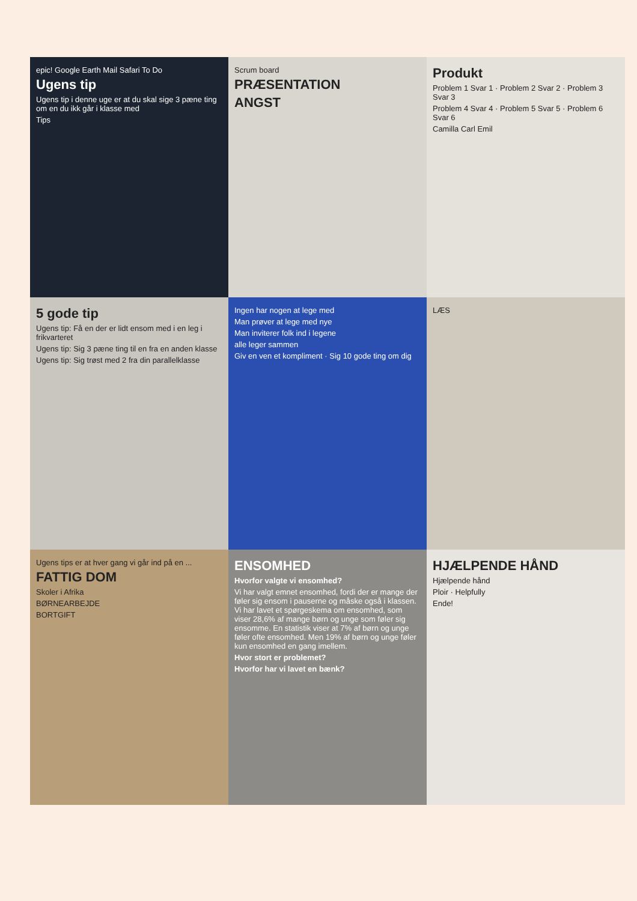epic! Google Earth Mail Safari To Do
Ugens tip
Ugens tip i denne uge er at du skal sige 3 pæne ting om en du ikk går i klasse med
Tips
Scrum board
PRÆSENTATION
ANGST
Produkt
Problem 1 Svar 1 · Problem 2 Svar 2 · Problem 3 Svar 3
Problem 4 Svar 4 · Problem 5 Svar 5 · Problem 6 Svar 6
Camilla Carl Emil
5 gode tip
Ugens tip: Få en der er lidt ensom med i en leg i frikvarteret
Ugens tip: Sig 3 pæne ting til en fra en anden klasse
Ugens tip: Sig trøst med 2 fra din parallelklasse
Ingen har nogen at lege med
Man prøver at lege med nye
Man inviterer folk ind i legene
alle leger sammen
Giv en ven et kompliment · Sig 10 gode ting om dig
LÆS
Ugens tips er at hver gang vi går ind på en ...
FATTIG DOM
Skoler i Afrika
BØRNEARBEJDE
BORTGIFT
ENSOMHED
Hvorfor valgte vi ensomhed?
Vi har valgt emnet ensomhed, fordi der er mange der føler sig ensom i pauserne og måske også i klassen. Vi har lavet et spørgeskema om ensomhed, som viser 28,6% af mange børn og unge som føler sig ensomme. En statistik viser at 7% af børn og unge føler ofte ensomhed. Men 19% af børn og unge føler kun ensomhed en gang imellem.
Hvor stort er problemet?
Hvorfor har vi lavet en bænk?
HJÆLPENDE HÅND
Hjælpende hånd
Ploir · Helpfully
Ende!